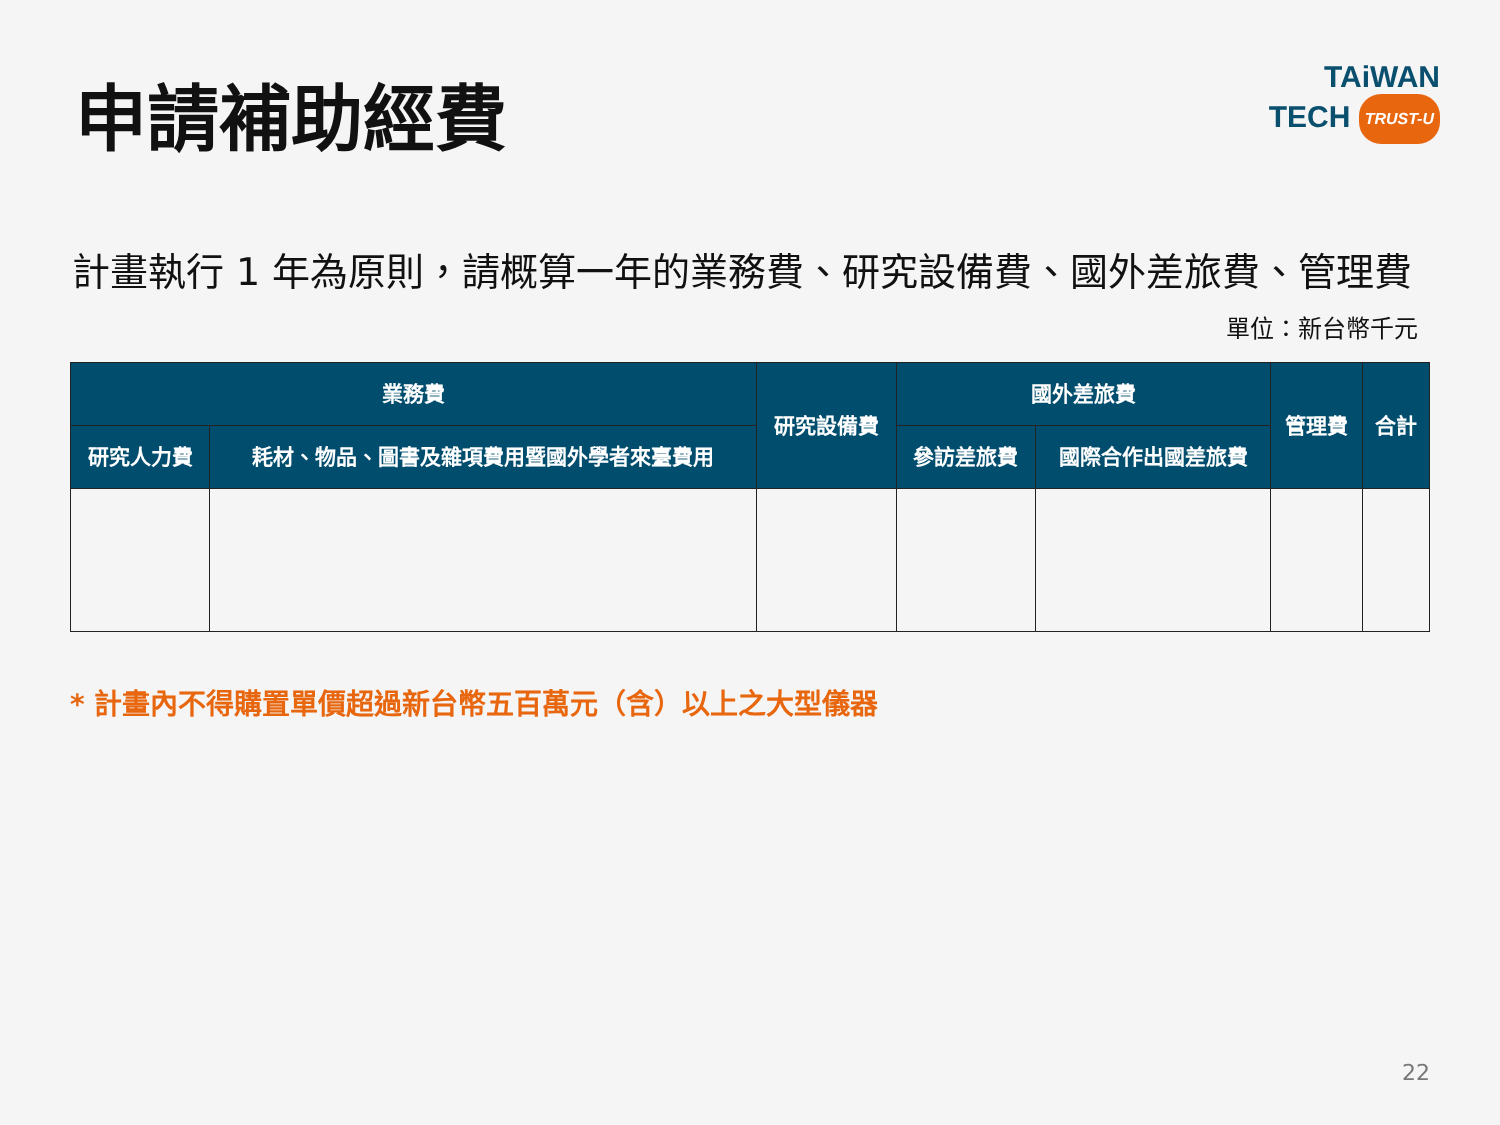申請補助經費
TAiWAN
TECH TRUST-U
計畫執行 1 年為原則，請概算一年的業務費、研究設備費、國外差旅費、管理費
單位：新台幣千元
| 業務費 | | 研究設備費 | 國外差旅費 | | 管理費 | 合計 |
| --- | --- | --- | --- | --- | --- | --- |
| 研究人力費 | 耗材、物品、圖書及雜項費用暨國外學者來臺費用 | | 參訪差旅費 | 國際合作出國差旅費 | | |
* 計畫內不得購置單價超過新台幣五百萬元（含）以上之大型儀器
22